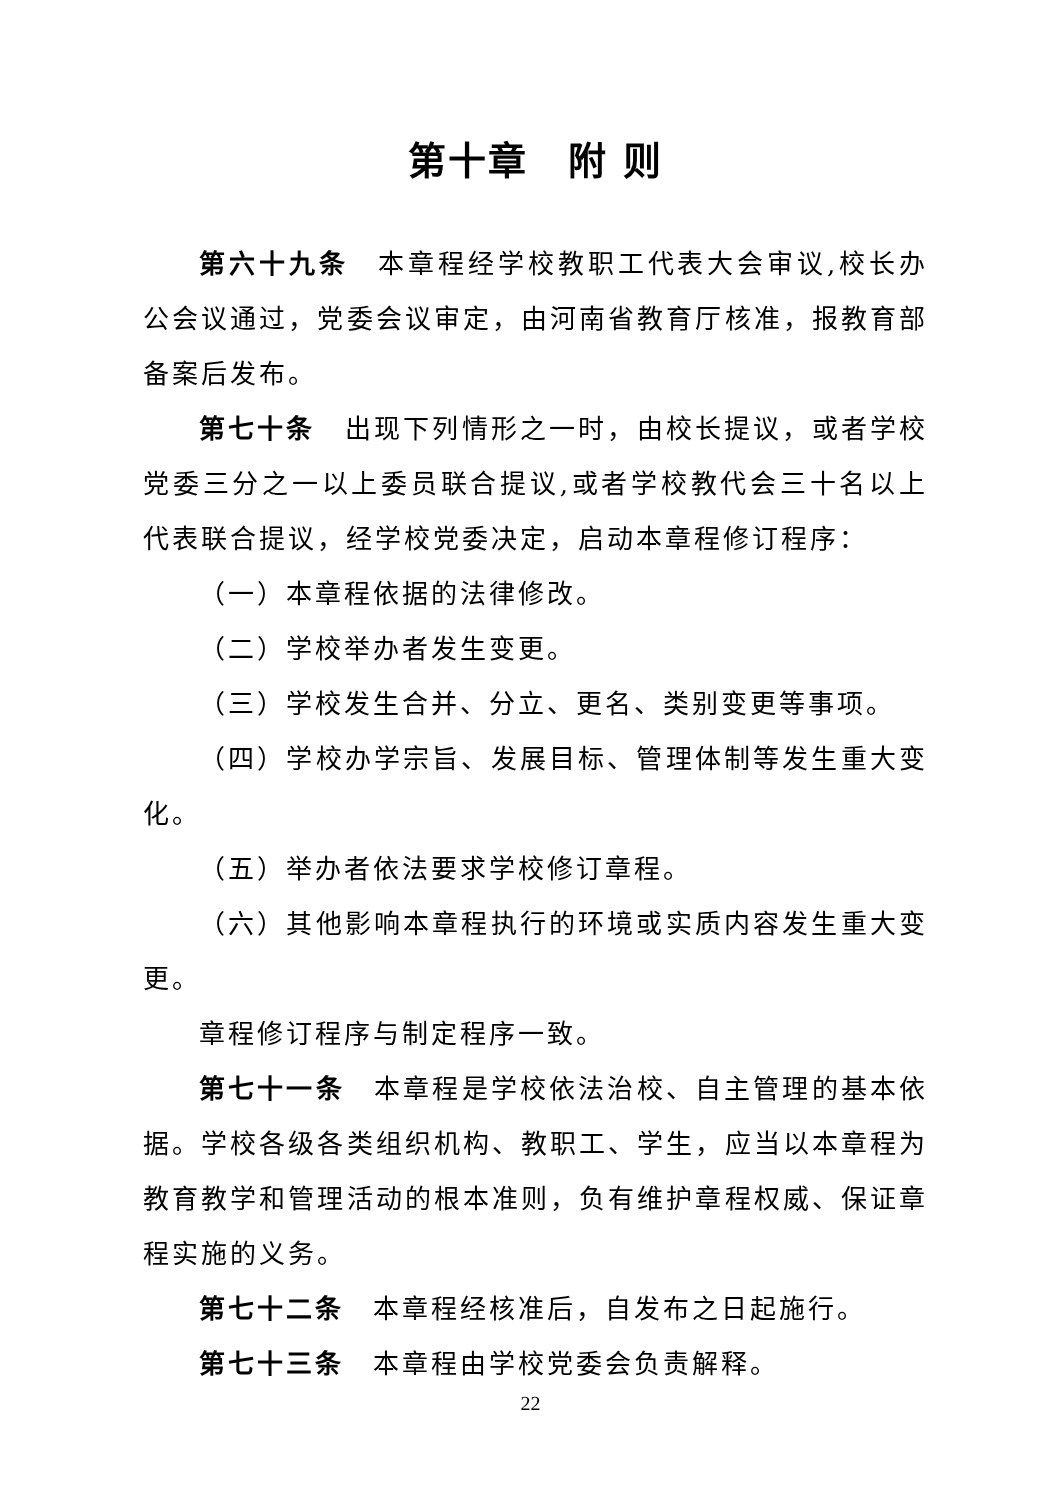第十章　附 则
第六十九条　本章程经学校教职工代表大会审议,校长办公会议通过，党委会议审定，由河南省教育厅核准，报教育部备案后发布。
第七十条　出现下列情形之一时，由校长提议，或者学校党委三分之一以上委员联合提议,或者学校教代会三十名以上代表联合提议，经学校党委决定，启动本章程修订程序：
（一）本章程依据的法律修改。
（二）学校举办者发生变更。
（三）学校发生合并、分立、更名、类别变更等事项。
（四）学校办学宗旨、发展目标、管理体制等发生重大变化。
（五）举办者依法要求学校修订章程。
（六）其他影响本章程执行的环境或实质内容发生重大变更。
章程修订程序与制定程序一致。
第七十一条　本章程是学校依法治校、自主管理的基本依据。学校各级各类组织机构、教职工、学生，应当以本章程为教育教学和管理活动的根本准则，负有维护章程权威、保证章程实施的义务。
第七十二条　本章程经核准后，自发布之日起施行。
第七十三条　本章程由学校党委会负责解释。
22